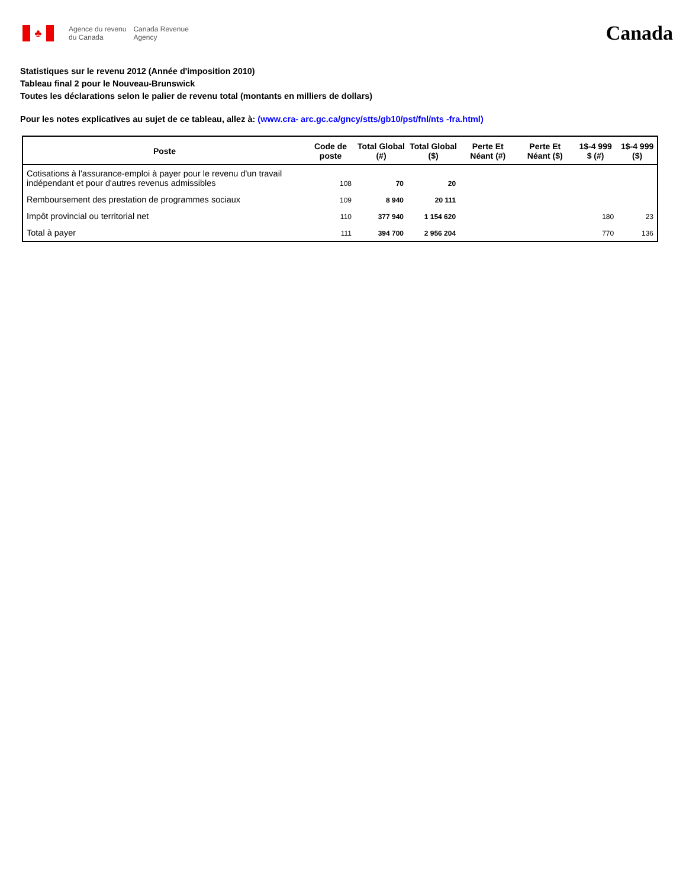♣
Agence du revenu
du Canada
Canada Revenue
Agency
Canada
Statistiques sur le revenu 2012 (Année d'imposition 2010)
Tableau final 2 pour le Nouveau-Brunswick
Toutes les déclarations selon le palier de revenu total (montants en milliers de dollars)
Pour les notes explicatives au sujet de ce tableau, allez à: (www.cra- arc.gc.ca/gncy/stts/gb10/pst/fnl/nts -fra.html)
| Poste | Code de poste | Total Global (#) | Total Global ($) | Perte Et Néant (#) | Perte Et Néant ($) | 1$-4 999 $ (#) | 1$-4 999 ($) |
| --- | --- | --- | --- | --- | --- | --- | --- |
| Cotisations à l'assurance-emploi à payer pour le revenu d'un travail indépendant et pour d'autres revenus admissibles | 108 | 70 | 20 | | | | |
| Remboursement des prestation de programmes sociaux | 109 | 8 940 | 20 111 | | | | |
| Impôt provincial ou territorial net | 110 | 377 940 | 1 154 620 | | | 180 | 23 |
| Total à payer | 111 | 394 700 | 2 956 204 | | | 770 | 136 |